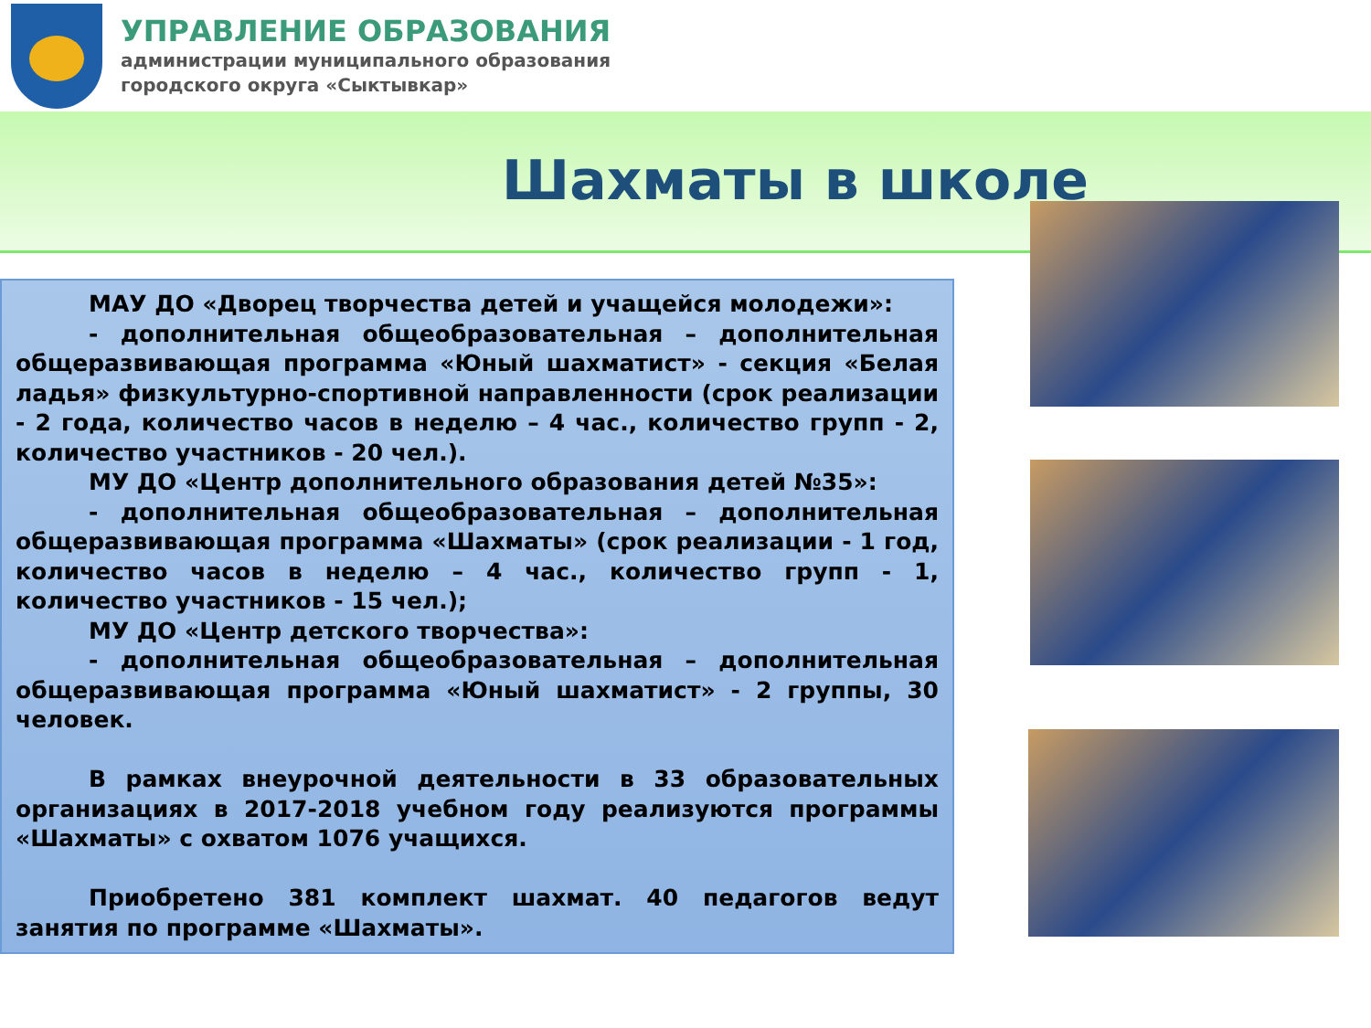УПРАВЛЕНИЕ ОБРАЗОВАНИЯ
администрации муниципального образования
городского округа «Сыктывкар»
Шахматы в школе
МАУ ДО «Дворец творчества детей и учащейся молодежи»:
- дополнительная общеобразовательная – дополнительная общеразвивающая программа «Юный шахматист» - секция «Белая ладья» физкультурно-спортивной направленности (срок реализации - 2 года, количество часов в неделю – 4 час., количество групп - 2, количество участников - 20 чел.).
МУ ДО «Центр дополнительного образования детей №35»:
- дополнительная общеобразовательная – дополнительная общеразвивающая программа «Шахматы» (срок реализации - 1 год, количество часов в неделю – 4 час., количество групп - 1, количество участников - 15 чел.);
МУ ДО «Центр детского творчества»:
- дополнительная общеобразовательная – дополнительная общеразвивающая программа «Юный шахматист» - 2 группы, 30 человек.
В рамках внеурочной деятельности в 33 образовательных организациях в 2017-2018 учебном году реализуются программы «Шахматы» с охватом 1076 учащихся.
Приобретено 381 комплект шахмат. 40 педагогов ведут занятия по программе «Шахматы».